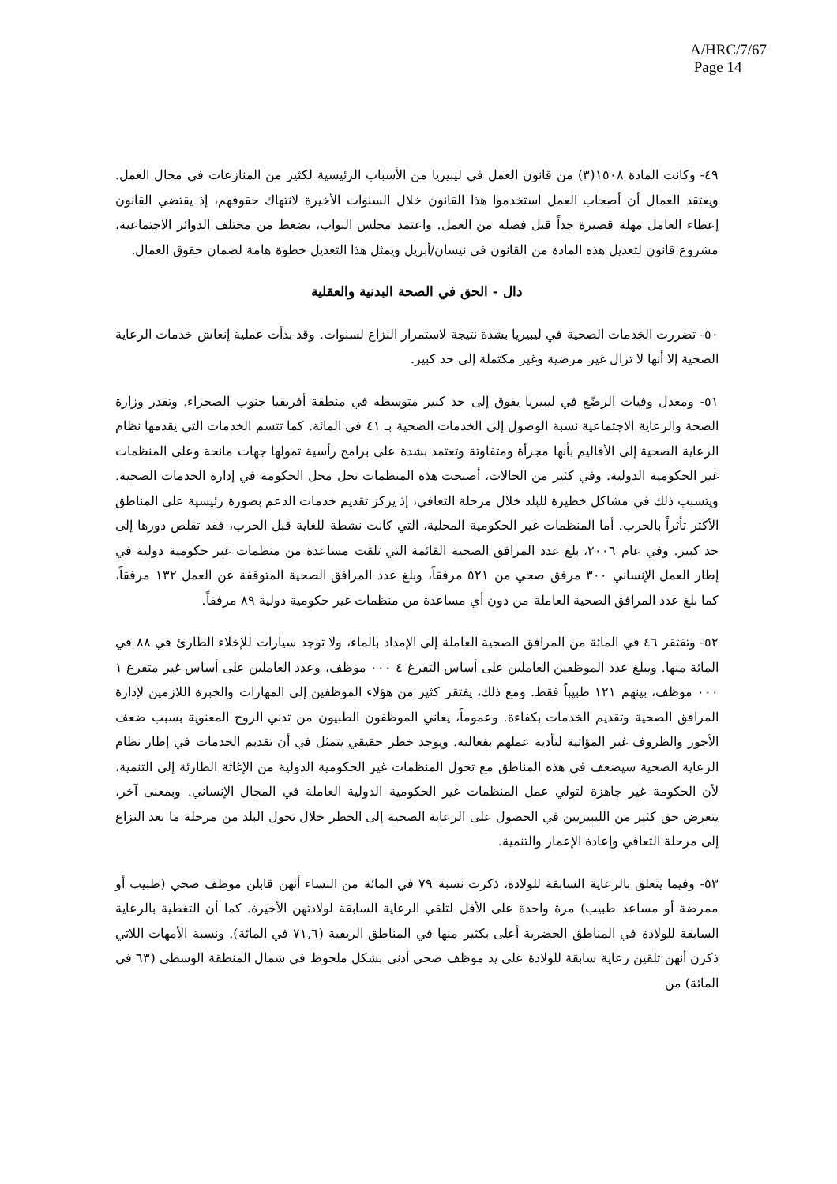A/HRC/7/67
Page 14
٤٩- وكانت المادة ١٥٠٨(٣) من قانون العمل في ليبيريا من الأسباب الرئيسية لكثير من المنازعات في مجال العمل. ويعتقد العمال أن أصحاب العمل استخدموا هذا القانون خلال السنوات الأخيرة لانتهاك حقوقهم، إذ يقتضي القانون إعطاء العامل مهلة قصيرة جداً قبل فصله من العمل. واعتمد مجلس النواب، بضغط من مختلف الدوائر الاجتماعية، مشروع قانون لتعديل هذه المادة من القانون في نيسان/أبريل ويمثل هذا التعديل خطوة هامة لضمان حقوق العمال.
دال - الحق في الصحة البدنية والعقلية
٥٠- تضررت الخدمات الصحية في ليبيريا بشدة نتيجة لاستمرار النزاع لسنوات. وقد بدأت عملية إنعاش خدمات الرعاية الصحية إلا أنها لا تزال غير مرضية وغير مكتملة إلى حد كبير.
٥١- ومعدل وفيات الرضّع في ليبيريا يفوق إلى حد كبير متوسطه في منطقة أفريقيا جنوب الصحراء. وتقدر وزارة الصحة والرعاية الاجتماعية نسبة الوصول إلى الخدمات الصحية بـ ٤١ في المائة. كما تتسم الخدمات التي يقدمها نظام الرعاية الصحية إلى الأقاليم بأنها مجزأة ومتفاوتة وتعتمد بشدة على برامج رأسية تمولها جهات مانحة وعلى المنظمات غير الحكومية الدولية. وفي كثير من الحالات، أصبحت هذه المنظمات تحل محل الحكومة في إدارة الخدمات الصحية. ويتسبب ذلك في مشاكل خطيرة للبلد خلال مرحلة التعافي، إذ يركز تقديم خدمات الدعم بصورة رئيسية على المناطق الأكثر تأثراً بالحرب. أما المنظمات غير الحكومية المحلية، التي كانت نشطة للغاية قبل الحرب، فقد تقلص دورها إلى حد كبير. وفي عام ٢٠٠٦، بلغ عدد المرافق الصحية القائمة التي تلقت مساعدة من منظمات غير حكومية دولية في إطار العمل الإنساني ٣٠٠ مرفق صحي من ٥٢١ مرفقاً، وبلغ عدد المرافق الصحية المتوقفة عن العمل ١٣٢ مرفقاً، كما بلغ عدد المرافق الصحية العاملة من دون أي مساعدة من منظمات غير حكومية دولية ٨٩ مرفقاً.
٥٢- وتفتقر ٤٦ في المائة من المرافق الصحية العاملة إلى الإمداد بالماء، ولا توجد سيارات للإخلاء الطارئ في ٨٨ في المائة منها. ويبلغ عدد الموظفين العاملين على أساس التفرغ ٤ ٠٠٠ موظف، وعدد العاملين على أساس غير متفرغ ١ ٠٠٠ موظف، بينهم ١٢١ طبيباً فقط. ومع ذلك، يفتقر كثير من هؤلاء الموظفين إلى المهارات والخبرة اللازمين لإدارة المرافق الصحية وتقديم الخدمات بكفاءة. وعموماً، يعاني الموظفون الطبيون من تدني الروح المعنوية بسبب ضعف الأجور والظروف غير المؤاتية لتأدية عملهم بفعالية. ويوجد خطر حقيقي يتمثل في أن تقديم الخدمات في إطار نظام الرعاية الصحية سيضعف في هذه المناطق مع تحول المنظمات غير الحكومية الدولية من الإغاثة الطارئة إلى التنمية، لأن الحكومة غير جاهزة لتولي عمل المنظمات غير الحكومية الدولية العاملة في المجال الإنساني. وبمعنى آخر، يتعرض حق كثير من الليبيريين في الحصول على الرعاية الصحية إلى الخطر خلال تحول البلد من مرحلة ما بعد النزاع إلى مرحلة التعافي وإعادة الإعمار والتنمية.
٥٣- وفيما يتعلق بالرعاية السابقة للولادة، ذكرت نسبة ٧٩ في المائة من النساء أنهن قابلن موظف صحي (طبيب أو ممرضة أو مساعد طبيب) مرة واحدة على الأقل لتلقي الرعاية السابقة لولادتهن الأخيرة. كما أن التغطية بالرعاية السابقة للولادة في المناطق الحضرية أعلى بكثير منها في المناطق الريفية (٧١,٦ في المائة). ونسبة الأمهات اللاتي ذكرن أنهن تلقين رعاية سابقة للولادة على يد موظف صحي أدنى بشكل ملحوظ في شمال المنطقة الوسطى (٦٣ في المائة) من